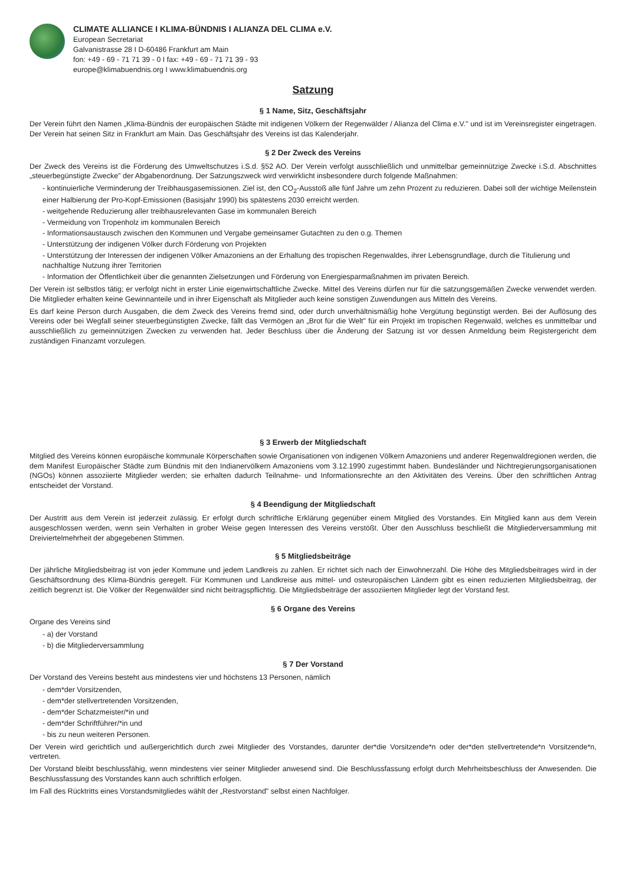CLIMATE ALLIANCE I KLIMA-BÜNDNIS I ALIANZA DEL CLIMA e.V.
European Secretariat
Galvanistrasse 28 I D-60486 Frankfurt am Main
fon: +49 - 69 - 71 71 39 - 0 I fax: +49 - 69 - 71 71 39 - 93
europe@klimabuendnis.org I www.klimabuendnis.org
Satzung
§ 1 Name, Sitz, Geschäftsjahr
Der Verein führt den Namen „Klima-Bündnis der europäischen Städte mit indigenen Völkern der Regenwälder / Alianza del Clima e.V." und ist im Vereinsregister eingetragen. Der Verein hat seinen Sitz in Frankfurt am Main. Das Geschäftsjahr des Vereins ist das Kalenderjahr.
§ 2 Der Zweck des Vereins
Der Zweck des Vereins ist die Förderung des Umweltschutzes i.S.d. §52 AO. Der Verein verfolgt ausschließlich und unmittelbar gemeinnützige Zwecke i.S.d. Abschnittes „steuerbegünstigte Zwecke" der Abgabenordnung. Der Satzungszweck wird verwirklicht insbesondere durch folgende Maßnahmen:
- kontinuierliche Verminderung der Treibhausgasemissionen. Ziel ist, den CO<sub>2</sub>-Ausstoß alle fünf Jahre um zehn Prozent zu reduzieren. Dabei soll der wichtige Meilenstein einer Halbierung der Pro-Kopf-Emissionen (Basisjahr 1990) bis spätestens 2030 erreicht werden.
- weitgehende Reduzierung aller treibhausrelevanten Gase im kommunalen Bereich
- Vermeidung von Tropenholz im kommunalen Bereich
- Informationsaustausch zwischen den Kommunen und Vergabe gemeinsamer Gutachten zu den o.g. Themen
- Unterstützung der indigenen Völker durch Förderung von Projekten
- Unterstützung der Interessen der indigenen Völker Amazoniens an der Erhaltung des tropischen Regenwaldes, ihrer Lebensgrundlage, durch die Titulierung und nachhaltige Nutzung ihrer Territorien
- Information der Öffentlichkeit über die genannten Zielsetzungen und Förderung von Energiesparmaßnahmen im privaten Bereich.
Der Verein ist selbstlos tätig; er verfolgt nicht in erster Linie eigenwirtschaftliche Zwecke. Mittel des Vereins dürfen nur für die satzungsgemäßen Zwecke verwendet werden. Die Mitglieder erhalten keine Gewinnanteile und in ihrer Eigenschaft als Mitglieder auch keine sonstigen Zuwendungen aus Mitteln des Vereins.
Es darf keine Person durch Ausgaben, die dem Zweck des Vereins fremd sind, oder durch unverhältnismäßig hohe Vergütung begünstigt werden. Bei der Auflösung des Vereins oder bei Wegfall seiner steuerbegünstigten Zwecke, fällt das Vermögen an „Brot für die Welt" für ein Projekt im tropischen Regenwald, welches es unmittelbar und ausschließlich zu gemeinnützigen Zwecken zu verwenden hat. Jeder Beschluss über die Änderung der Satzung ist vor dessen Anmeldung beim Registergericht dem zuständigen Finanzamt vorzulegen.
§ 3 Erwerb der Mitgliedschaft
Mitglied des Vereins können europäische kommunale Körperschaften sowie Organisationen von indigenen Völkern Amazoniens und anderer Regenwaldregionen werden, die dem Manifest Europäischer Städte zum Bündnis mit den Indianervölkern Amazoniens vom 3.12.1990 zugestimmt haben. Bundesländer und Nichtregierungsorganisationen (NGOs) können assoziierte Mitglieder werden; sie erhalten dadurch Teilnahme- und Informationsrechte an den Aktivitäten des Vereins. Über den schriftlichen Antrag entscheidet der Vorstand.
§ 4 Beendigung der Mitgliedschaft
Der Austritt aus dem Verein ist jederzeit zulässig. Er erfolgt durch schriftliche Erklärung gegenüber einem Mitglied des Vorstandes. Ein Mitglied kann aus dem Verein ausgeschlossen werden, wenn sein Verhalten in grober Weise gegen Interessen des Vereins verstößt. Über den Ausschluss beschließt die Mitgliederversammlung mit Dreiviertelmehrheit der abgegebenen Stimmen.
§ 5 Mitgliedsbeiträge
Der jährliche Mitgliedsbeitrag ist von jeder Kommune und jedem Landkreis zu zahlen. Er richtet sich nach der Einwohnerzahl. Die Höhe des Mitgliedsbeitrages wird in der Geschäftsordnung des Klima-Bündnis geregelt. Für Kommunen und Landkreise aus mittel- und osteuropäischen Ländern gibt es einen reduzierten Mitgliedsbeitrag, der zeitlich begrenzt ist. Die Völker der Regenwälder sind nicht beitragspflichtig. Die Mitgliedsbeiträge der assoziierten Mitglieder legt der Vorstand fest.
§ 6 Organe des Vereins
Organe des Vereins sind
- a) der Vorstand
- b) die Mitgliederversammlung
§ 7 Der Vorstand
Der Vorstand des Vereins besteht aus mindestens vier und höchstens 13 Personen, nämlich
- dem*der Vorsitzenden,
- dem*der stellvertretenden Vorsitzenden,
- dem*der Schatzmeister/*in und
- dem*der Schriftführer/*in und
- bis zu neun weiteren Personen.
Der Verein wird gerichtlich und außergerichtlich durch zwei Mitglieder des Vorstandes, darunter der*die Vorsitzende*n oder der*den stellvertretende*n Vorsitzende*n, vertreten.
Der Vorstand bleibt beschlussfähig, wenn mindestens vier seiner Mitglieder anwesend sind. Die Beschlussfassung erfolgt durch Mehrheitsbeschluss der Anwesenden. Die Beschlussfassung des Vorstandes kann auch schriftlich erfolgen.
Im Fall des Rücktritts eines Vorstandsmitgliedes wählt der „Restvorstand" selbst einen Nachfolger.